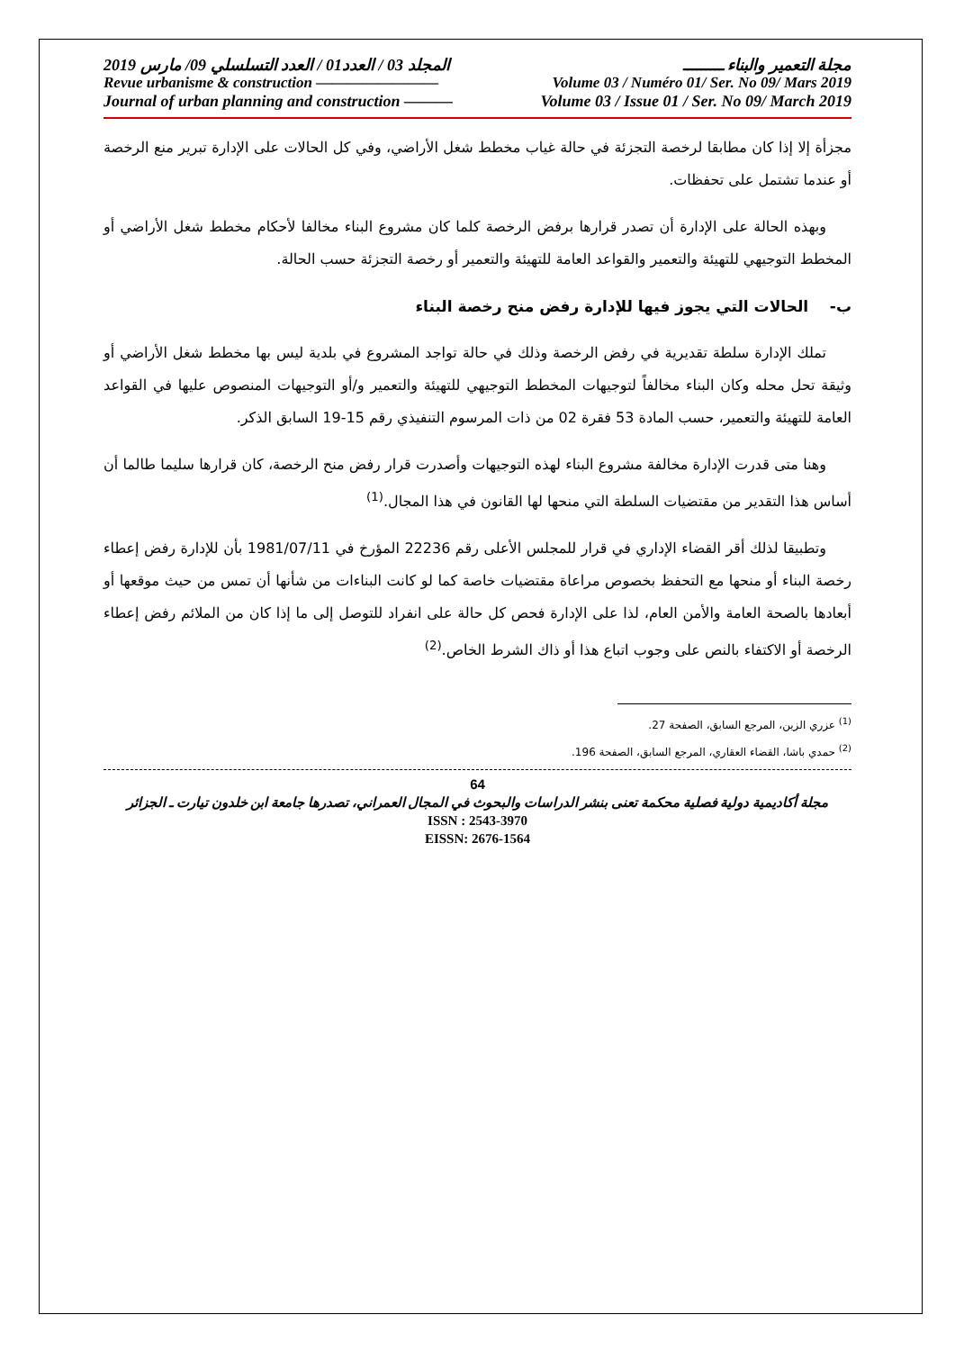مجلة التعمير والبناء ـــــــــ المجلد 03 / العدد01 / العدد التسلسلي 09/ مارس 2019
Revue urbanisme & construction ———————— Volume 03 / Numéro 01/ Ser. No 09/ Mars 2019
Journal of urban planning and construction ——— Volume 03 / Issue 01 / Ser. No 09/ March 2019
مجزأة إلا إذا كان مطابقا لرخصة التجزئة في حالة غياب مخطط شغل الأراضي، وفي كل الحالات على الإدارة تبرير منع الرخصة أو عندما تشتمل على تحفظات.
وبهذه الحالة على الإدارة أن تصدر قرارها برفض الرخصة كلما كان مشروع البناء مخالفا لأحكام مخطط شغل الأراضي أو المخطط التوجيهي للتهيئة والتعمير والقواعد العامة للتهيئة والتعمير أو رخصة التجزئة حسب الحالة.
ب- الحالات التي يجوز فيها للإدارة رفض منح رخصة البناء
تملك الإدارة سلطة تقديرية في رفض الرخصة وذلك في حالة تواجد المشروع في بلدية ليس بها مخطط شغل الأراضي أو وثيقة تحل محله وكان البناء مخالفاً لتوجيهات المخطط التوجيهي للتهيئة والتعمير و/أو التوجيهات المنصوص عليها في القواعد العامة للتهيئة والتعمير، حسب المادة 53 فقرة 02 من ذات المرسوم التنفيذي رقم 15-19 السابق الذكر.
وهنا متى قدرت الإدارة مخالفة مشروع البناء لهذه التوجيهات وأصدرت قرار رفض منح الرخصة، كان قرارها سليما طالما أن أساس هذا التقدير من مقتضيات السلطة التي منحها لها القانون في هذا المجال.<sup>(1)</sup>
وتطبيقا لذلك أقر القضاء الإداري في قرار للمجلس الأعلى رقم 22236 المؤرخ في 1981/07/11 بأن للإدارة رفض إعطاء رخصة البناء أو منحها مع التحفظ بخصوص مراعاة مقتضيات خاصة كما لو كانت البناءات من شأنها أن تمس من حيث موقعها أو أبعادها بالصحة العامة والأمن العام، لذا على الإدارة فحص كل حالة على انفراد للتوصل إلى ما إذا كان من الملائم رفض إعطاء الرخصة أو الاكتفاء بالنص على وجوب اتباع هذا أو ذاك الشرط الخاص.<sup>(2)</sup>
<sup>(1)</sup> عزري الزين، المرجع السابق، الصفحة 27.
<sup>(2)</sup> حمدي باشا، القضاء العقاري، المرجع السابق، الصفحة 196.
64
مجلة أكاديمية دولية فصلية محكمة تعنى بنشر الدراسات والبحوث في المجال العمراني، تصدرها جامعة ابن خلدون تيارت ـ الجزائر
ISSN : 2543-3970
EISSN: 2676-1564